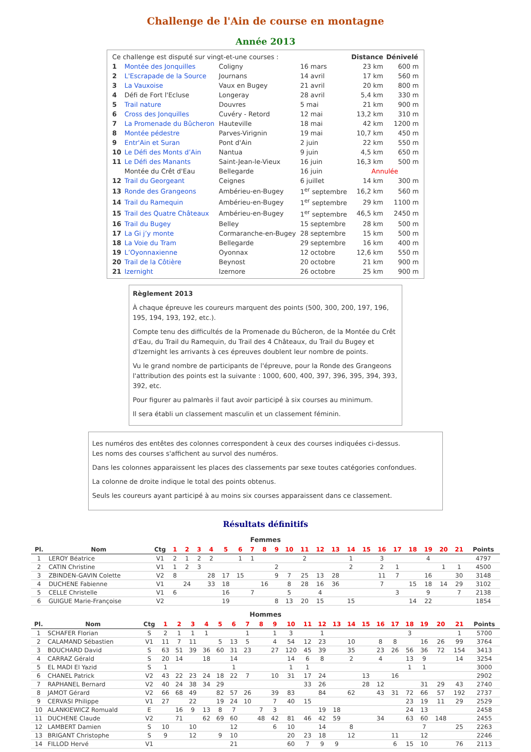Challenge de l'Ain de course en montagne
Année 2013
| Ce challenge est disputé sur vingt-et-une courses : | | | | Distance | Dénivelé |
| 1 | Montée des Jonquilles | Coligny | 16 mars | 23 km | 600 m |
| 2 | L'Escrapade de la Source | Journans | 14 avril | 17 km | 560 m |
| 3 | La Vauxoise | Vaux en Bugey | 21 avril | 20 km | 800 m |
| 4 | Défi de Fort l'Ecluse | Longeray | 28 avril | 5,4 km | 330 m |
| 5 | Trail nature | Douvres | 5 mai | 21 km | 900 m |
| 6 | Cross des Jonquilles | Cuvéry - Retord | 12 mai | 13,2 km | 310 m |
| 7 | La Promenade du Bûcheron | Hauteville | 18 mai | 42 km | 1200 m |
| 8 | Montée pédestre | Parves-Virignin | 19 mai | 10,7 km | 450 m |
| 9 | Entr'Ain et Suran | Pont d'Ain | 2 juin | 22 km | 550 m |
| 10 | Le Défi des Monts d’Ain | Nantua | 9 juin | 4,5 km | 650 m |
| 11 | Le Défi des Manants | Saint-Jean-le-Vieux | 16 juin | 16,3 km | 500 m |
| | Montée du Crêt d'Eau | Bellegarde | 16 juin | Annulée | |
| 12 | Trail du Georgeant | Ceignes | 6 juillet | 14 km | 300 m |
| 13 | Ronde des Grangeons | Ambérieu-en-Bugey | 1<sup>er</sup> septembre | 16,2 km | 560 m |
| 14 | Trail du Ramequin | Ambérieu-en-Bugey | 1<sup>er</sup> septembre | 29 km | 1100 m |
| 15 | Trail des Quatre Châteaux | Ambérieu-en-Bugey | 1<sup>er</sup> septembre | 46,5 km | 2450 m |
| 16 | Trail du Bugey | Belley | 15 septembre | 28 km | 500 m |
| 17 | La Gi j’y monte | Cormaranche-en-Bugey | 28 septembre | 15 km | 500 m |
| 18 | La Voie du Tram | Bellegarde | 29 septembre | 16 km | 400 m |
| 19 | L’Oyonnaxienne | Oyonnax | 12 octobre | 12,6 km | 550 m |
| 20 | Trail de la Côtière | Beynost | 20 octobre | 21 km | 900 m |
| 21 | Izernight | Izernore | 26 octobre | 25 km | 900 m |
Règlement 2013
À chaque épreuve les coureurs marquent des points (500, 300, 200, 197, 196, 195, 194, 193, 192, etc.).
Compte tenu des difficultés de la Promenade du Bûcheron, de la Montée du Crêt d'Eau, du Trail du Ramequin, du Trail des 4 Châteaux, du Trail du Bugey et d'Izernight les arrivants à ces épreuves doublent leur nombre de points.
Vu le grand nombre de participants de l'épreuve, pour la Ronde des Grangeons l'attribution des points est la suivante : 1000, 600, 400, 397, 396, 395, 394, 393, 392, etc.
Pour figurer au palmarès il faut avoir participé à six courses au minimum.
Il sera établi un classement masculin et un classement féminin.
Les numéros des entêtes des colonnes correspondent à ceux des courses indiquées ci-dessus.
Les noms des courses s'affichent au survol des numéros.
Dans les colonnes apparaissent les places des classements par sexe toutes catégories confondues.
La colonne de droite indique le total des points obtenus.
Seuls les coureurs ayant participé à au moins six courses apparaissent dans ce classement.
Résultats définitifs
Femmes
| Pl. | Nom | Ctg | 1 | 2 | 3 | 4 | 5 | 6 | 7 | 8 | 9 | 10 | 11 | 12 | 13 | 14 | 15 | 16 | 17 | 18 | 19 | 20 | 21 | Points |
| --- | --- | --- | --- | --- | --- | --- | --- | --- | --- | --- | --- | --- | --- | --- | --- | --- | --- | --- | --- | --- | --- | --- | --- | --- |
| 1 | LEROY Béatrice | V1 | 2 | 1 | 2 | 2 | | 1 | 1 | | | | 2 | | | 1 | | 3 | | | 4 | | | 4797 |
| 2 | CATIN Christine | V1 | 1 | 2 | 3 | | | | | | 2 | | | | | 2 | | 2 | 1 | | | 1 | 1 | 4500 |
| 3 | ZBINDEN-GAVIN Colette | V2 | 8 | | | 28 | 17 | 15 | | | 9 | 7 | 25 | 13 | 28 | | | 11 | 7 | | 16 | | 30 | 3148 |
| 4 | DUCHENE Fabienne | V1 | | 24 | | 33 | 18 | | | 16 | | 8 | 28 | 16 | 36 | | | 7 | | 15 | 18 | 14 | 29 | 3102 |
| 5 | CELLE Christelle | V1 | 6 | | | | 16 | | 7 | | | 5 | | 4 | | | | | 3 | | 9 | | 7 | 2138 |
| 6 | GUIGUE Marie-Françoise | V2 | | | | | 19 | | | | 8 | 13 | 20 | 15 | | 15 | | | | 14 | 22 | | | 1854 |
Hommes
| Pl. | Nom | Ctg | 1 | 2 | 3 | 4 | 5 | 6 | 7 | 8 | 9 | 10 | 11 | 12 | 13 | 14 | 15 | 16 | 17 | 18 | 19 | 20 | 21 | Points |
| --- | --- | --- | --- | --- | --- | --- | --- | --- | --- | --- | --- | --- | --- | --- | --- | --- | --- | --- | --- | --- | --- | --- | --- | --- |
| 1 | SCHAFER Florian | S | 2 | 1 | 1 | 1 | | | 1 | | 1 | 3 | | 1 | | | | | | 3 | | | 1 | 5700 |
| 2 | CALAMAND Sébastien | V1 | 11 | 7 | 11 | | 5 | 13 | 5 | | 4 | 54 | 12 | 23 | | 10 | | 8 | 8 | | 16 | 26 | 99 | 3764 |
| 3 | BOUCHARD David | S | 63 | 51 | 39 | 36 | 60 | 31 | 23 | | 27 | 120 | 45 | 39 | | 35 | | 23 | 26 | 56 | 36 | 72 | 154 | 3413 |
| 4 | CARRAZ Gérald | S | 20 | 14 | | 18 | | 14 | | | | 14 | 6 | 8 | | 2 | | 4 | | 13 | 9 | | 14 | 3254 |
| 5 | EL MADI El Yazid | S | 1 | | | | | 1 | | | | 1 | 1 | | | | | | | 1 | 1 | | | 3000 |
| 6 | CHANEL Patrick | V2 | 43 | 22 | 23 | 24 | 18 | 22 | 7 | | 10 | 31 | 17 | 24 | | | 13 | | 16 | | | | | 2902 |
| 7 | RAPHANEL Bernard | V2 | 40 | 24 | 38 | 34 | 29 | | | | | | 33 | 26 | | | 28 | 12 | | | 31 | 29 | 43 | 2740 |
| 8 | JAMOT Gérard | V2 | 66 | 68 | 49 | | 82 | 57 | 26 | | 39 | 83 | | 84 | | 62 | | 43 | 31 | 72 | 66 | 57 | 192 | 2737 |
| 9 | CERVASI Philippe | V1 | 27 | | 22 | | 19 | 24 | 10 | | 7 | 40 | 15 | | | | | | | 23 | 19 | 11 | 29 | 2529 |
| 10 | ALANKIEWICZ Romuald | E | | 16 | 9 | 13 | 8 | 7 | | 7 | 3 | | | 19 | 18 | | | | | 24 | 13 | | | 2458 |
| 11 | DUCHENE Claude | V2 | | 71 | | 62 | 69 | 60 | | 48 | 42 | 81 | 46 | 42 | 59 | | | 34 | | 63 | 60 | 148 | | 2455 |
| 12 | LAMBERT Damien | S | 10 | | 10 | | | 12 | | | 6 | 10 | | 14 | | 8 | | | | | 7 | | 25 | 2263 |
| 13 | BRIGANT Christophe | S | 9 | | 12 | | 9 | 10 | | | | 20 | 23 | 18 | | 12 | | | 11 | | 12 | | | 2246 |
| 14 | FILLOD Hervé | V1 | | | | | | 21 | | | | 60 | 7 | 9 | 9 | | | | 6 | 15 | 10 | | 76 | 2113 |